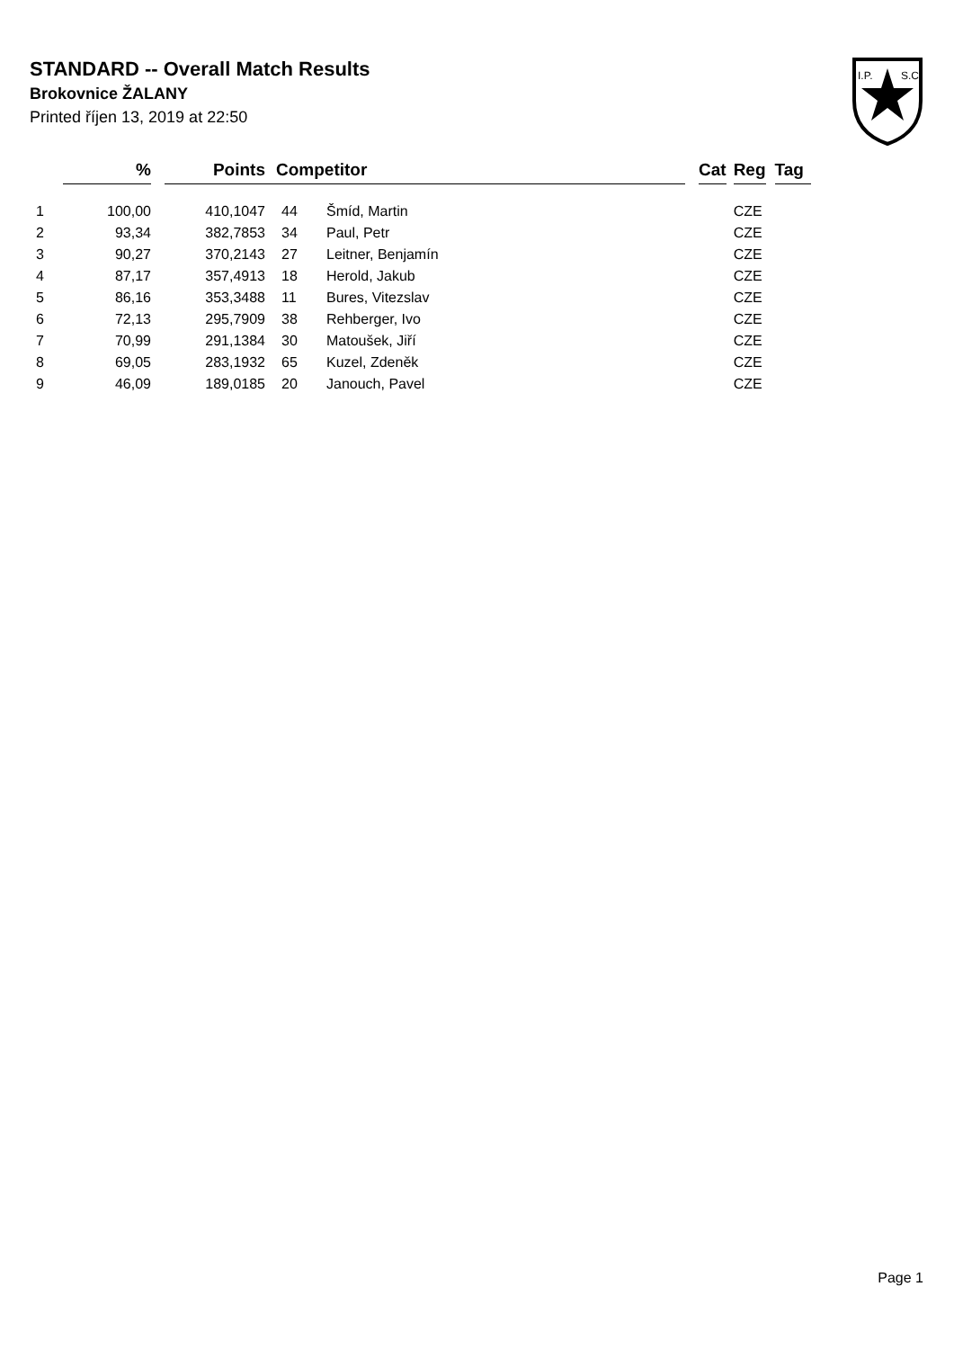STANDARD -- Overall Match Results
Brokovnice ŽALANY
Printed říjen 13, 2019 at 22:50
I.P.
S.C.
| | % | | Points | | Competitor | | | Cat | | Reg | | Tag |
| --- | --- | --- | --- | --- | --- | --- | --- | --- | --- | --- | --- | --- |
| 1 | 100,00 | | 410,1047 | | 44 | Šmíd, Martin | | | | CZE | | |
| 2 | 93,34 | | 382,7853 | | 34 | Paul, Petr | | | | CZE | | |
| 3 | 90,27 | | 370,2143 | | 27 | Leitner, Benjamín | | | | CZE | | |
| 4 | 87,17 | | 357,4913 | | 18 | Herold, Jakub | | | | CZE | | |
| 5 | 86,16 | | 353,3488 | | 11 | Bures, Vitezslav | | | | CZE | | |
| 6 | 72,13 | | 295,7909 | | 38 | Rehberger, Ivo | | | | CZE | | |
| 7 | 70,99 | | 291,1384 | | 30 | Matoušek, Jiří | | | | CZE | | |
| 8 | 69,05 | | 283,1932 | | 65 | Kuzel, Zdeněk | | | | CZE | | |
| 9 | 46,09 | | 189,0185 | | 20 | Janouch, Pavel | | | | CZE | | |
Page 1